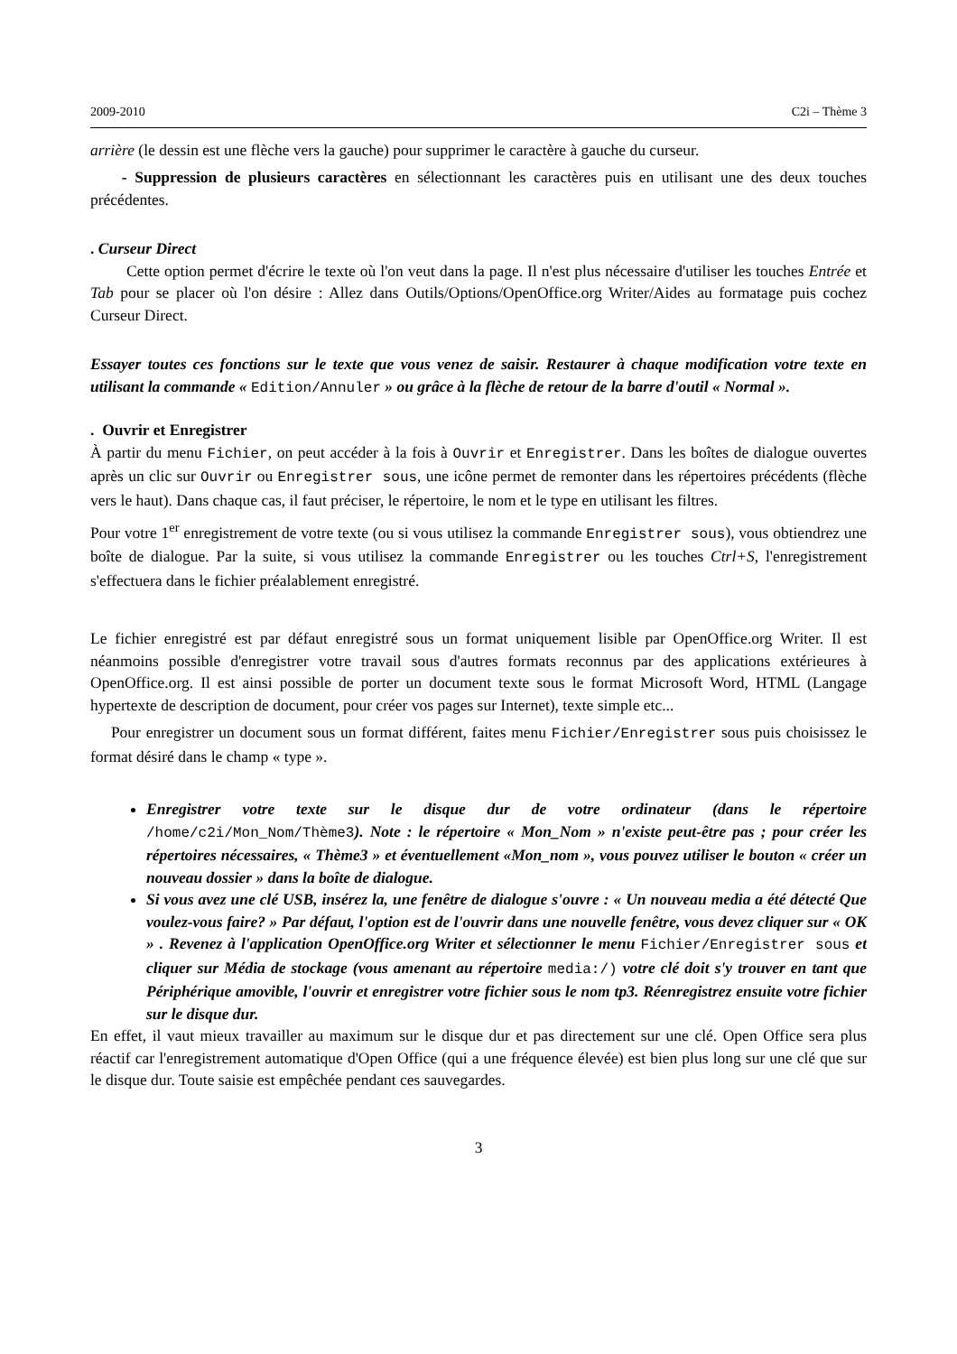2009-2010 C2i – Thème 3
arrière (le dessin est une flèche vers la gauche) pour supprimer le caractère à gauche du curseur.
- Suppression de plusieurs caractères en sélectionnant les caractères puis en utilisant une des deux touches précédentes.
. Curseur Direct
Cette option permet d'écrire le texte où l'on veut dans la page. Il n'est plus nécessaire d'utiliser les touches Entrée et Tab pour se placer où l'on désire : Allez dans Outils/Options/OpenOffice.org Writer/Aides au formatage puis cochez Curseur Direct.
Essayer toutes ces fonctions sur le texte que vous venez de saisir. Restaurer à chaque modification votre texte en utilisant la commande « Edition/Annuler » ou grâce à la flèche de retour de la barre d'outil « Normal ».
. Ouvrir et Enregistrer
À partir du menu Fichier, on peut accéder à la fois à Ouvrir et Enregistrer. Dans les boîtes de dialogue ouvertes après un clic sur Ouvrir ou Enregistrer sous, une icône permet de remonter dans les répertoires précédents (flèche vers le haut). Dans chaque cas, il faut préciser, le répertoire, le nom et le type en utilisant les filtres.
Pour votre 1<sup>er</sup> enregistrement de votre texte (ou si vous utilisez la commande Enregistrer sous), vous obtiendrez une boîte de dialogue. Par la suite, si vous utilisez la commande Enregistrer ou les touches Ctrl+S, l'enregistrement s'effectuera dans le fichier préalablement enregistré.
Le fichier enregistré est par défaut enregistré sous un format uniquement lisible par OpenOffice.org Writer. Il est néanmoins possible d'enregistrer votre travail sous d'autres formats reconnus par des applications extérieures à OpenOffice.org. Il est ainsi possible de porter un document texte sous le format Microsoft Word, HTML (Langage hypertexte de description de document, pour créer vos pages sur Internet), texte simple etc...
Pour enregistrer un document sous un format différent, faites menu Fichier/Enregistrer sous puis choisissez le format désiré dans le champ « type ».
Enregistrer votre texte sur le disque dur de votre ordinateur (dans le répertoire /home/c2i/Mon_Nom/Thème3). Note : le répertoire « Mon_Nom » n'existe peut-être pas ; pour créer les répertoires nécessaires, « Thème3 » et éventuellement «Mon_nom », vous pouvez utiliser le bouton « créer un nouveau dossier » dans la boîte de dialogue.
Si vous avez une clé USB, insérez la, une fenêtre de dialogue s'ouvre : « Un nouveau media a été détecté Que voulez-vous faire? » Par défaut, l'option est de l'ouvrir dans une nouvelle fenêtre, vous devez cliquer sur « OK » . Revenez à l'application OpenOffice.org Writer et sélectionner le menu Fichier/Enregistrer sous et cliquer sur Média de stockage (vous amenant au répertoire media:/) votre clé doit s'y trouver en tant que Périphérique amovible, l'ouvrir et enregistrer votre fichier sous le nom tp3. Réenregistrez ensuite votre fichier sur le disque dur.
En effet, il vaut mieux travailler au maximum sur le disque dur et pas directement sur une clé. Open Office sera plus réactif car l'enregistrement automatique d'Open Office (qui a une fréquence élevée) est bien plus long sur une clé que sur le disque dur. Toute saisie est empêchée pendant ces sauvegardes.
3